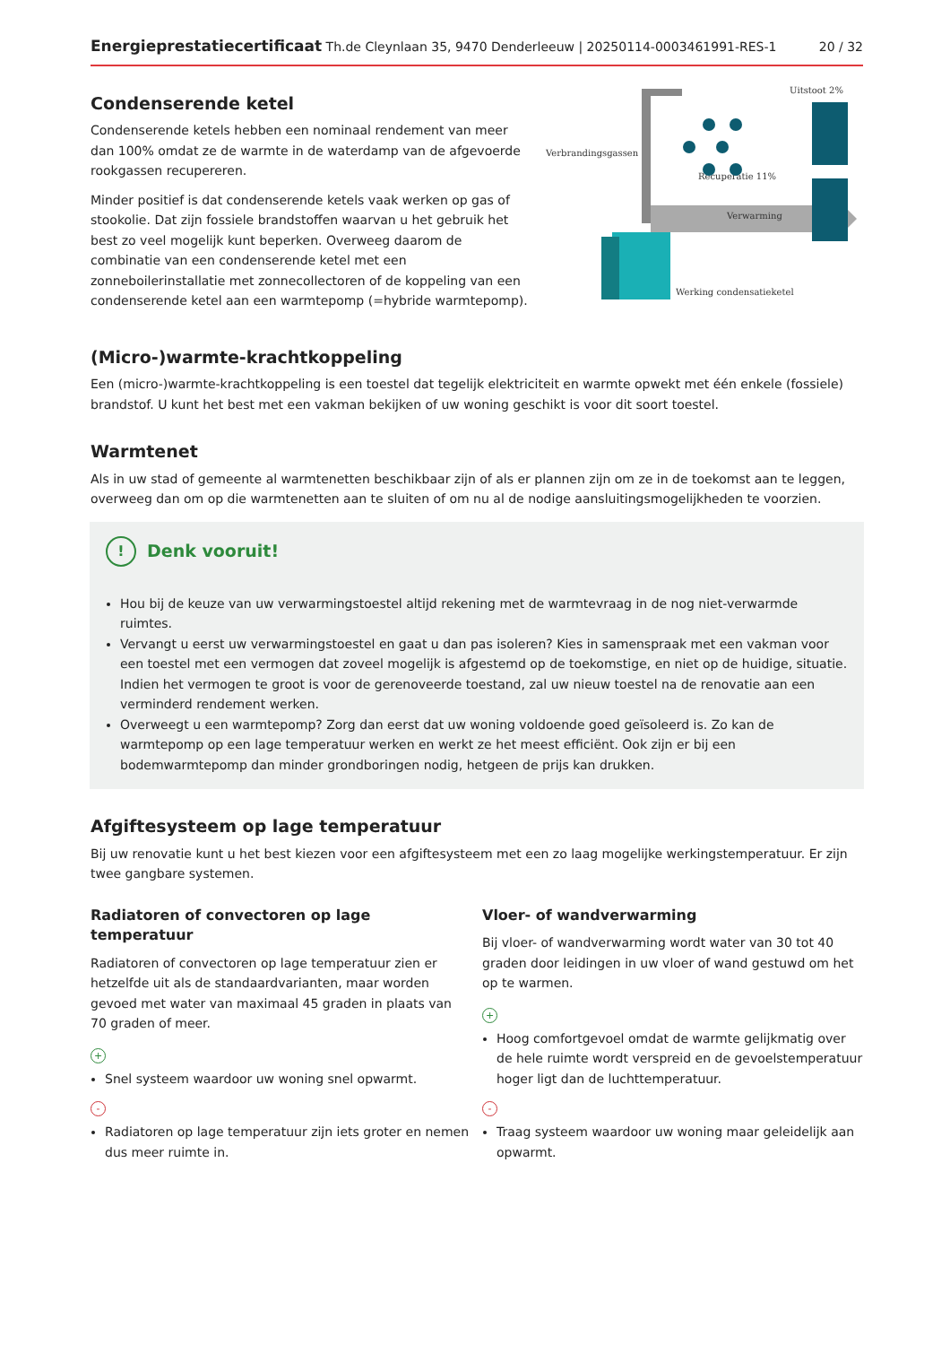Energieprestatiecertificaat Th.de Cleynlaan 35, 9470 Denderleeuw | 20250114-0003461991-RES-1 20 / 32
Condenserende ketel
Condenserende ketels hebben een nominaal rendement van meer dan 100% omdat ze de warmte in de waterdamp van de afgevoerde rookgassen recupereren.
Minder positief is dat condenserende ketels vaak werken op gas of stookolie. Dat zijn fossiele brandstoffen waarvan u het gebruik het best zo veel mogelijk kunt beperken. Overweeg daarom de combinatie van een condenserende ketel met een zonneboilerinstallatie met zonnecollectoren of de koppeling van een condenserende ketel aan een warmtepomp (=hybride warmtepomp).
Verbrandingsgassen
Uitstoot 2%
Recuperatie 11%
Verwarming
Werking condensatieketel
(Micro-)warmte-krachtkoppeling
Een (micro-)warmte-krachtkoppeling is een toestel dat tegelijk elektriciteit en warmte opwekt met één enkele (fossiele) brandstof. U kunt het best met een vakman bekijken of uw woning geschikt is voor dit soort toestel.
Warmtenet
Als in uw stad of gemeente al warmtenetten beschikbaar zijn of als er plannen zijn om ze in de toekomst aan te leggen, overweeg dan om op die warmtenetten aan te sluiten of om nu al de nodige aansluitingsmogelijkheden te voorzien.
! Denk vooruit!
Hou bij de keuze van uw verwarmingstoestel altijd rekening met de warmtevraag in de nog niet-verwarmde ruimtes.
Vervangt u eerst uw verwarmingstoestel en gaat u dan pas isoleren? Kies in samenspraak met een vakman voor een toestel met een vermogen dat zoveel mogelijk is afgestemd op de toekomstige, en niet op de huidige, situatie. Indien het vermogen te groot is voor de gerenoveerde toestand, zal uw nieuw toestel na de renovatie aan een verminderd rendement werken.
Overweegt u een warmtepomp? Zorg dan eerst dat uw woning voldoende goed geïsoleerd is. Zo kan de warmtepomp op een lage temperatuur werken en werkt ze het meest efficiënt. Ook zijn er bij een bodemwarmtepomp dan minder grondboringen nodig, hetgeen de prijs kan drukken.
Afgiftesysteem op lage temperatuur
Bij uw renovatie kunt u het best kiezen voor een afgiftesysteem met een zo laag mogelijke werkingstemperatuur. Er zijn twee gangbare systemen.
Radiatoren of convectoren op lage temperatuur
Radiatoren of convectoren op lage temperatuur zien er hetzelfde uit als de standaardvarianten, maar worden gevoed met water van maximaal 45 graden in plaats van 70 graden of meer.
+
Snel systeem waardoor uw woning snel opwarmt.
-
Radiatoren op lage temperatuur zijn iets groter en nemen dus meer ruimte in.
Vloer- of wandverwarming
Bij vloer- of wandverwarming wordt water van 30 tot 40 graden door leidingen in uw vloer of wand gestuwd om het op te warmen.
+
Hoog comfortgevoel omdat de warmte gelijkmatig over de hele ruimte wordt verspreid en de gevoelstemperatuur hoger ligt dan de luchttemperatuur.
-
Traag systeem waardoor uw woning maar geleidelijk aan opwarmt.